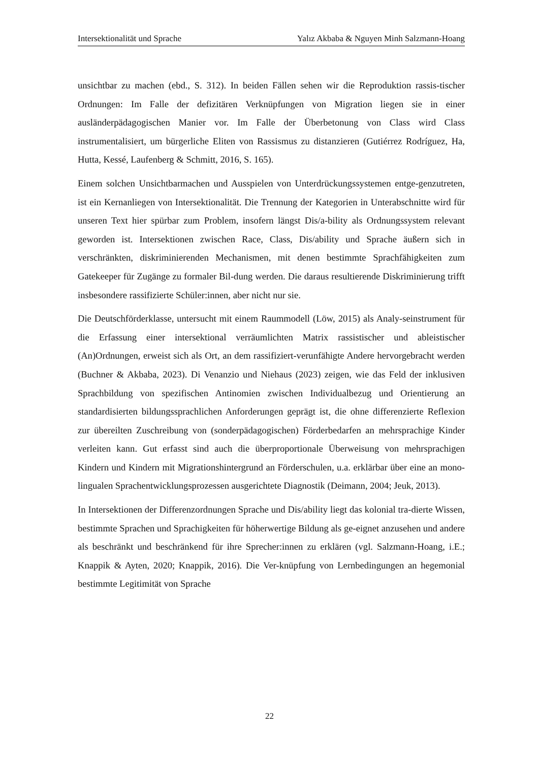Intersektionalität und Sprache Yalız Akbaba & Nguyen Minh Salzmann-Hoang
unsichtbar zu machen (ebd., S. 312). In beiden Fällen sehen wir die Reproduktion rassis-tischer Ordnungen: Im Falle der defizitären Verknüpfungen von Migration liegen sie in einer ausländerpädagogischen Manier vor. Im Falle der Überbetonung von Class wird Class instrumentalisiert, um bürgerliche Eliten von Rassismus zu distanzieren (Gutiérrez Rodríguez, Ha, Hutta, Kessé, Laufenberg & Schmitt, 2016, S. 165).
Einem solchen Unsichtbarmachen und Ausspielen von Unterdrückungssystemen entge-genzutreten, ist ein Kernanliegen von Intersektionalität. Die Trennung der Kategorien in Unterabschnitte wird für unseren Text hier spürbar zum Problem, insofern längst Dis/a-bility als Ordnungssystem relevant geworden ist. Intersektionen zwischen Race, Class, Dis/ability und Sprache äußern sich in verschränkten, diskriminierenden Mechanismen, mit denen bestimmte Sprachfähigkeiten zum Gatekeeper für Zugänge zu formaler Bil-dung werden. Die daraus resultierende Diskriminierung trifft insbesondere rassifizierte Schüler:innen, aber nicht nur sie.
Die Deutschförderklasse, untersucht mit einem Raummodell (Löw, 2015) als Analy-seinstrument für die Erfassung einer intersektional verräumlichten Matrix rassistischer und ableistischer (An)Ordnungen, erweist sich als Ort, an dem rassifiziert-verunfähigte Andere hervorgebracht werden (Buchner & Akbaba, 2023). Di Venanzio und Niehaus (2023) zeigen, wie das Feld der inklusiven Sprachbildung von spezifischen Antinomien zwischen Individualbezug und Orientierung an standardisierten bildungssprachlichen Anforderungen geprägt ist, die ohne differenzierte Reflexion zur übereilten Zuschreibung von (sonderpädagogischen) Förderbedarfen an mehrsprachige Kinder verleiten kann. Gut erfasst sind auch die überproportionale Überweisung von mehrsprachigen Kindern und Kindern mit Migrationshintergrund an Förderschulen, u.a. erklärbar über eine an mono-lingualen Sprachentwicklungsprozessen ausgerichtete Diagnostik (Deimann, 2004; Jeuk, 2013).
In Intersektionen der Differenzordnungen Sprache und Dis/ability liegt das kolonial tra-dierte Wissen, bestimmte Sprachen und Sprachigkeiten für höherwertige Bildung als ge-eignet anzusehen und andere als beschränkt und beschränkend für ihre Sprecher:innen zu erklären (vgl. Salzmann-Hoang, i.E.; Knappik & Ayten, 2020; Knappik, 2016). Die Ver-knüpfung von Lernbedingungen an hegemonial bestimmte Legitimität von Sprache
22